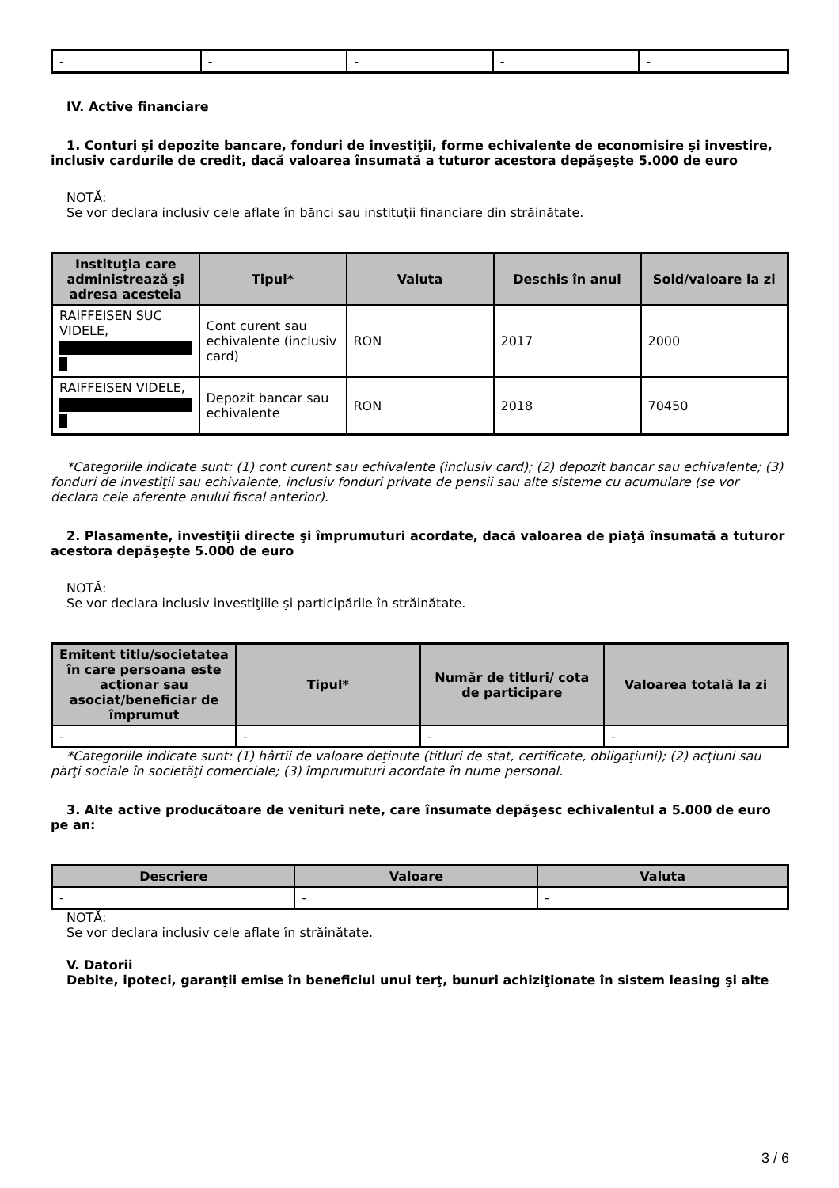| - | - | - | - | - |
IV. Active financiare
1. Conturi şi depozite bancare, fonduri de investiţii, forme echivalente de economisire şi investire, inclusiv cardurile de credit, dacă valoarea însumată a tuturor acestora depăşeşte 5.000 de euro
NOTĂ:
Se vor declara inclusiv cele aflate în bănci sau instituţii financiare din străinătate.
| Instituţia care administrează şi adresa acesteia | Tipul* | Valuta | Deschis în anul | Sold/valoare la zi |
| --- | --- | --- | --- | --- |
| RAIFFEISEN SUC VIDELE, | Cont curent sau echivalente (inclusiv card) | RON | 2017 | 2000 |
| RAIFFEISEN VIDELE, | Depozit bancar sau echivalente | RON | 2018 | 70450 |
*Categoriile indicate sunt: (1) cont curent sau echivalente (inclusiv card); (2) depozit bancar sau echivalente; (3) fonduri de investiţii sau echivalente, inclusiv fonduri private de pensii sau alte sisteme cu acumulare (se vor declara cele aferente anului fiscal anterior).
2. Plasamente, investiţii directe şi împrumuturi acordate, dacă valoarea de piaţă însumată a tuturor acestora depăşeşte 5.000 de euro
NOTĂ:
Se vor declara inclusiv investiţiile şi participările în străinătate.
| Emitent titlu/societatea în care persoana este acţionar sau asociat/beneficiar de împrumut | Tipul* | Număr de titluri/ cota de participare | Valoarea totală la zi |
| --- | --- | --- | --- |
| - | - | - | - |
*Categoriile indicate sunt: (1) hârtii de valoare deţinute (titluri de stat, certificate, obligaţiuni); (2) acţiuni sau părţi sociale în societăţi comerciale; (3) împrumuturi acordate în nume personal.
3. Alte active producătoare de venituri nete, care însumate depăşesc echivalentul a 5.000 de euro pe an:
| Descriere | Valoare | Valuta |
| --- | --- | --- |
| - | - | - |
NOTĂ:
Se vor declara inclusiv cele aflate în străinătate.
V. Datorii
Debite, ipoteci, garanţii emise în beneficiul unui terţ, bunuri achiziţionate în sistem leasing şi alte
3 / 6